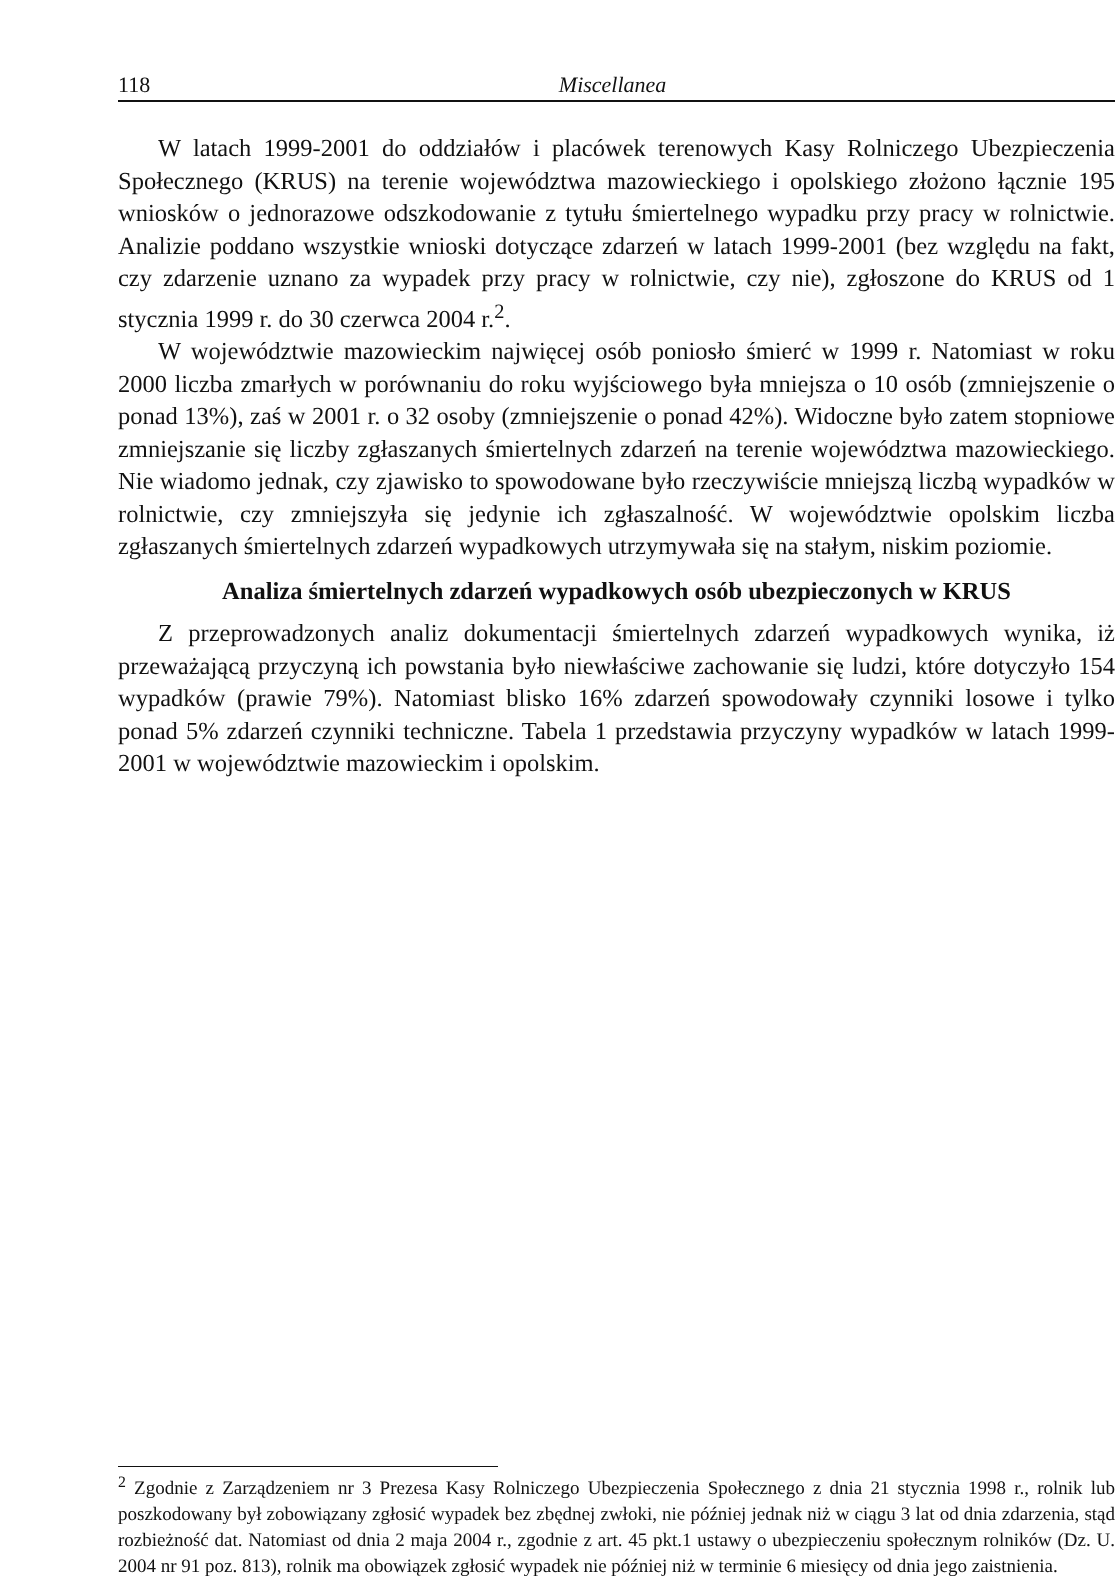118 Miscellanea
W latach 1999-2001 do oddziałów i placówek terenowych Kasy Rolniczego Ubezpieczenia Społecznego (KRUS) na terenie województwa mazowieckiego i opolskiego złożono łącznie 195 wniosków o jednorazowe odszkodowanie z tytułu śmiertelnego wypadku przy pracy w rolnictwie. Analizie poddano wszystkie wnioski dotyczące zdarzeń w latach 1999-2001 (bez względu na fakt, czy zdarzenie uznano za wypadek przy pracy w rolnictwie, czy nie), zgłoszone do KRUS od 1 stycznia 1999 r. do 30 czerwca 2004 r.<sup>2</sup>.
W województwie mazowieckim najwięcej osób poniosło śmierć w 1999 r. Natomiast w roku 2000 liczba zmarłych w porównaniu do roku wyjściowego była mniejsza o 10 osób (zmniejszenie o ponad 13%), zaś w 2001 r. o 32 osoby (zmniejszenie o ponad 42%). Widoczne było zatem stopniowe zmniejszanie się liczby zgłaszanych śmiertelnych zdarzeń na terenie województwa mazowieckiego. Nie wiadomo jednak, czy zjawisko to spowodowane było rzeczywiście mniejszą liczbą wypadków w rolnictwie, czy zmniejszyła się jedynie ich zgłaszalność. W województwie opolskim liczba zgłaszanych śmiertelnych zdarzeń wypadkowych utrzymywała się na stałym, niskim poziomie.
Analiza śmiertelnych zdarzeń wypadkowych osób ubezpieczonych w KRUS
Z przeprowadzonych analiz dokumentacji śmiertelnych zdarzeń wypadkowych wynika, iż przeważającą przyczyną ich powstania było niewłaściwe zachowanie się ludzi, które dotyczyło 154 wypadków (prawie 79%). Natomiast blisko 16% zdarzeń spowodowały czynniki losowe i tylko ponad 5% zdarzeń czynniki techniczne. Tabela 1 przedstawia przyczyny wypadków w latach 1999-2001 w województwie mazowieckim i opolskim.
<sup>2</sup> Zgodnie z Zarządzeniem nr 3 Prezesa Kasy Rolniczego Ubezpieczenia Społecznego z dnia 21 stycznia 1998 r., rolnik lub poszkodowany był zobowiązany zgłosić wypadek bez zbędnej zwłoki, nie później jednak niż w ciągu 3 lat od dnia zdarzenia, stąd rozbieżność dat. Natomiast od dnia 2 maja 2004 r., zgodnie z art. 45 pkt.1 ustawy o ubezpieczeniu społecznym rolników (Dz. U. 2004 nr 91 poz. 813), rolnik ma obowiązek zgłosić wypadek nie później niż w terminie 6 miesięcy od dnia jego zaistnienia.